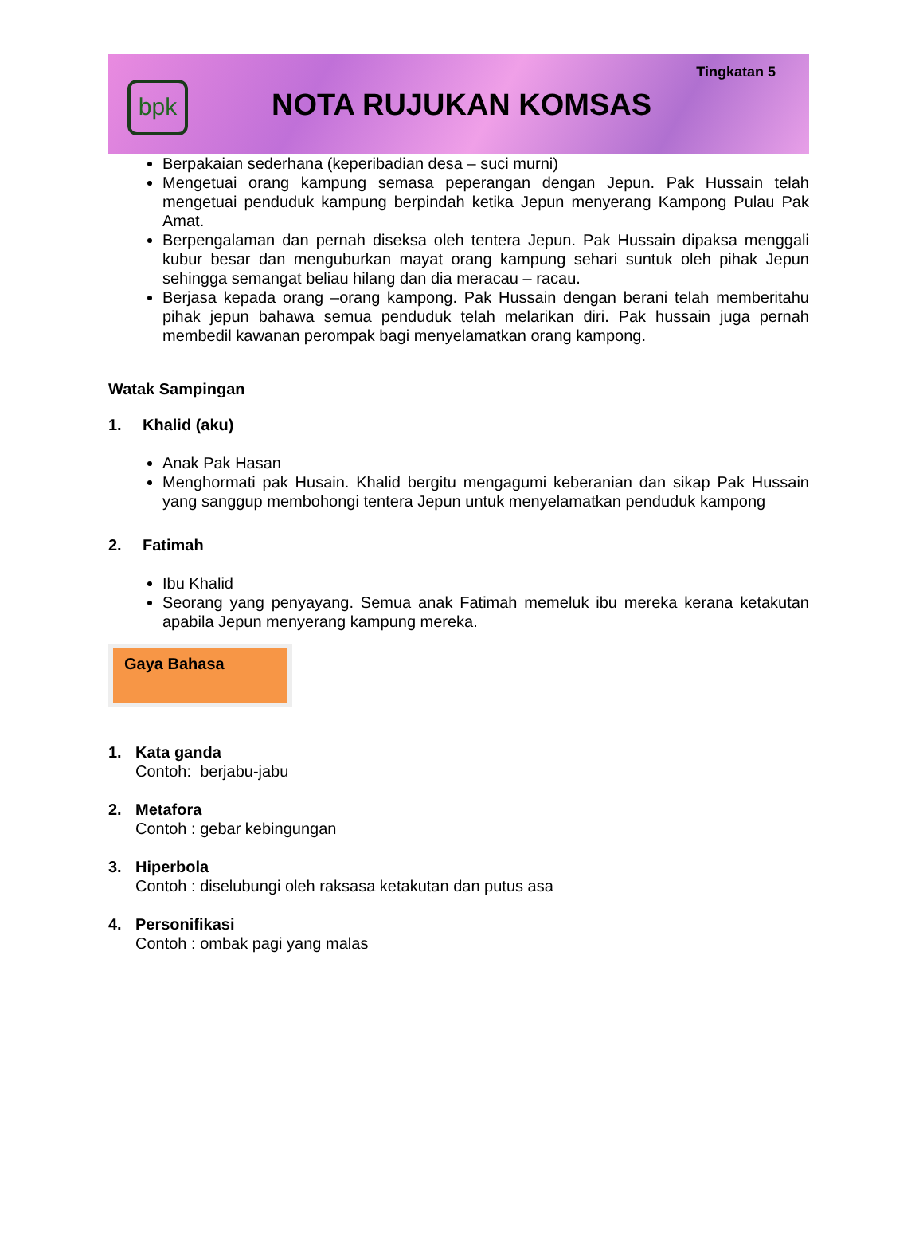bpk
Tingkatan 5
NOTA RUJUKAN KOMSAS
Berpakaian sederhana (keperibadian desa – suci murni)
Mengetuai orang kampung semasa peperangan dengan Jepun. Pak Hussain telah mengetuai penduduk kampung berpindah ketika Jepun menyerang Kampong Pulau Pak Amat.
Berpengalaman dan pernah diseksa oleh tentera Jepun. Pak Hussain dipaksa menggali kubur besar dan menguburkan mayat orang kampung sehari suntuk oleh pihak Jepun sehingga semangat beliau hilang dan dia meracau – racau.
Berjasa kepada orang –orang kampong. Pak Hussain dengan berani telah memberitahu pihak jepun bahawa semua penduduk telah melarikan diri. Pak hussain juga pernah membedil kawanan perompak bagi menyelamatkan orang kampong.
Watak Sampingan
1. Khalid (aku)
Anak Pak Hasan
Menghormati pak Husain. Khalid bergitu mengagumi keberanian dan sikap Pak Hussain yang sanggup membohongi tentera Jepun untuk menyelamatkan penduduk kampong
2. Fatimah
Ibu Khalid
Seorang yang penyayang. Semua anak Fatimah memeluk ibu mereka kerana ketakutan apabila Jepun menyerang kampung mereka.
Gaya Bahasa
1. Kata ganda
Contoh: berjabu-jabu
2. Metafora
Contoh : gebar kebingungan
3. Hiperbola
Contoh : diselubungi oleh raksasa ketakutan dan putus asa
4. Personifikasi
Contoh : ombak pagi yang malas